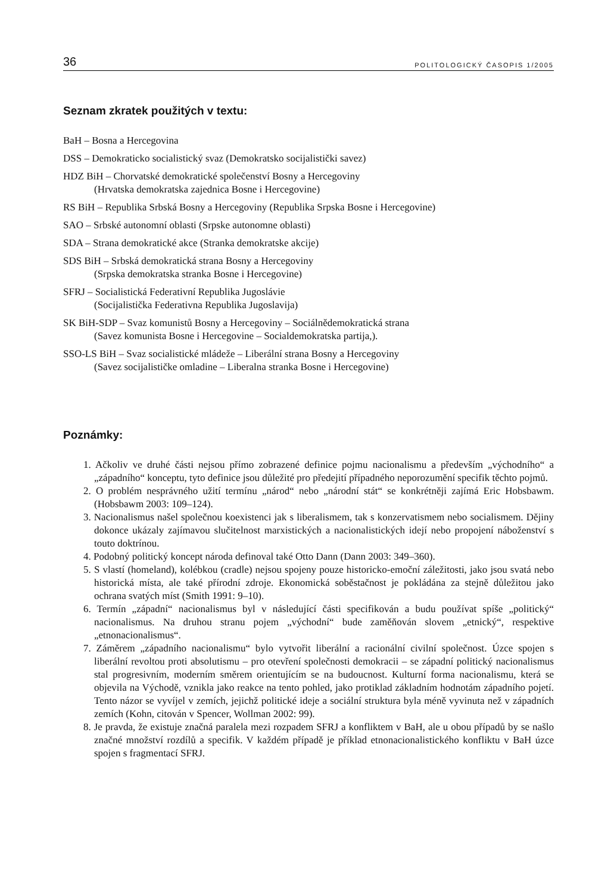36 POLITOLOGICKÝ ČASOPIS 1/2005
Seznam zkratek použitých v textu:
BaH – Bosna a Hercegovina
DSS – Demokraticko socialistický svaz (Demokratsko socijalistički savez)
HDZ BiH – Chorvatské demokratické společenství Bosny a Hercegoviny
(Hrvatska demokratska zajednica Bosne i Hercegovine)
RS BiH – Republika Srbská Bosny a Hercegoviny (Republika Srpska Bosne i Hercegovine)
SAO – Srbské autonomní oblasti (Srpske autonomne oblasti)
SDA – Strana demokratické akce (Stranka demokratske akcije)
SDS BiH – Srbská demokratická strana Bosny a Hercegoviny
(Srpska demokratska stranka Bosne i Hercegovine)
SFRJ – Socialistická Federativní Republika Jugoslávie
(Socijalistička Federativna Republika Jugoslavija)
SK BiH-SDP – Svaz komunistů Bosny a Hercegoviny – Sociálnědemokratická strana
(Savez komunista Bosne i Hercegovine – Socialdemokratska partija,).
SSO-LS BiH – Svaz socialistické mládeže – Liberální strana Bosny a Hercegoviny
(Savez socijalističke omladine – Liberalna stranka Bosne i Hercegovine)
Poznámky:
1. Ačkoliv ve druhé části nejsou přímo zobrazené definice pojmu nacionalismu a především „východního“ a „západního“ konceptu, tyto definice jsou důležité pro předejití případného neporozumění specifik těchto pojmů.
2. O problém nesprávného užití termínu „národ“ nebo „národní stát“ se konkrétněji zajímá Eric Hobsbawm. (Hobsbawm 2003: 109–124).
3. Nacionalismus našel společnou koexistenci jak s liberalismem, tak s konzervatismem nebo socialismem. Dějiny dokonce ukázaly zajímavou slučitelnost marxistických a nacionalistických idejí nebo propojení náboženství s touto doktrínou.
4. Podobný politický koncept národa definoval také Otto Dann (Dann 2003: 349–360).
5. S vlastí (homeland), kolébkou (cradle) nejsou spojeny pouze historicko-emoční záležitosti, jako jsou svatá nebo historická místa, ale také přírodní zdroje. Ekonomická soběstačnost je pokládána za stejně důležitou jako ochrana svatých míst (Smith 1991: 9–10).
6. Termín „západní“ nacionalismus byl v následující části specifikován a budu používat spíše „politický“ nacionalismus. Na druhou stranu pojem „východní“ bude zaměňován slovem „etnický“, respektive „etnonacionalismus“.
7. Záměrem „západního nacionalismu“ bylo vytvořit liberální a racionální civilní společnost. Úzce spojen s liberální revoltou proti absolutismu – pro otevření společnosti demokracii – se západní politický nacionalismus stal progresivním, moderním směrem orientujícím se na budoucnost. Kulturní forma nacionalismu, která se objevila na Východě, vznikla jako reakce na tento pohled, jako protiklad základním hodnotám západního pojetí. Tento názor se vyvíjel v zemích, jejichž politické ideje a sociální struktura byla méně vyvinuta než v západních zemích (Kohn, citován v Spencer, Wollman 2002: 99).
8. Je pravda, že existuje značná paralela mezi rozpadem SFRJ a konfliktem v BaH, ale u obou případů by se našlo značné množství rozdílů a specifik. V každém případě je příklad etnonacionalistického konfliktu v BaH úzce spojen s fragmentací SFRJ.